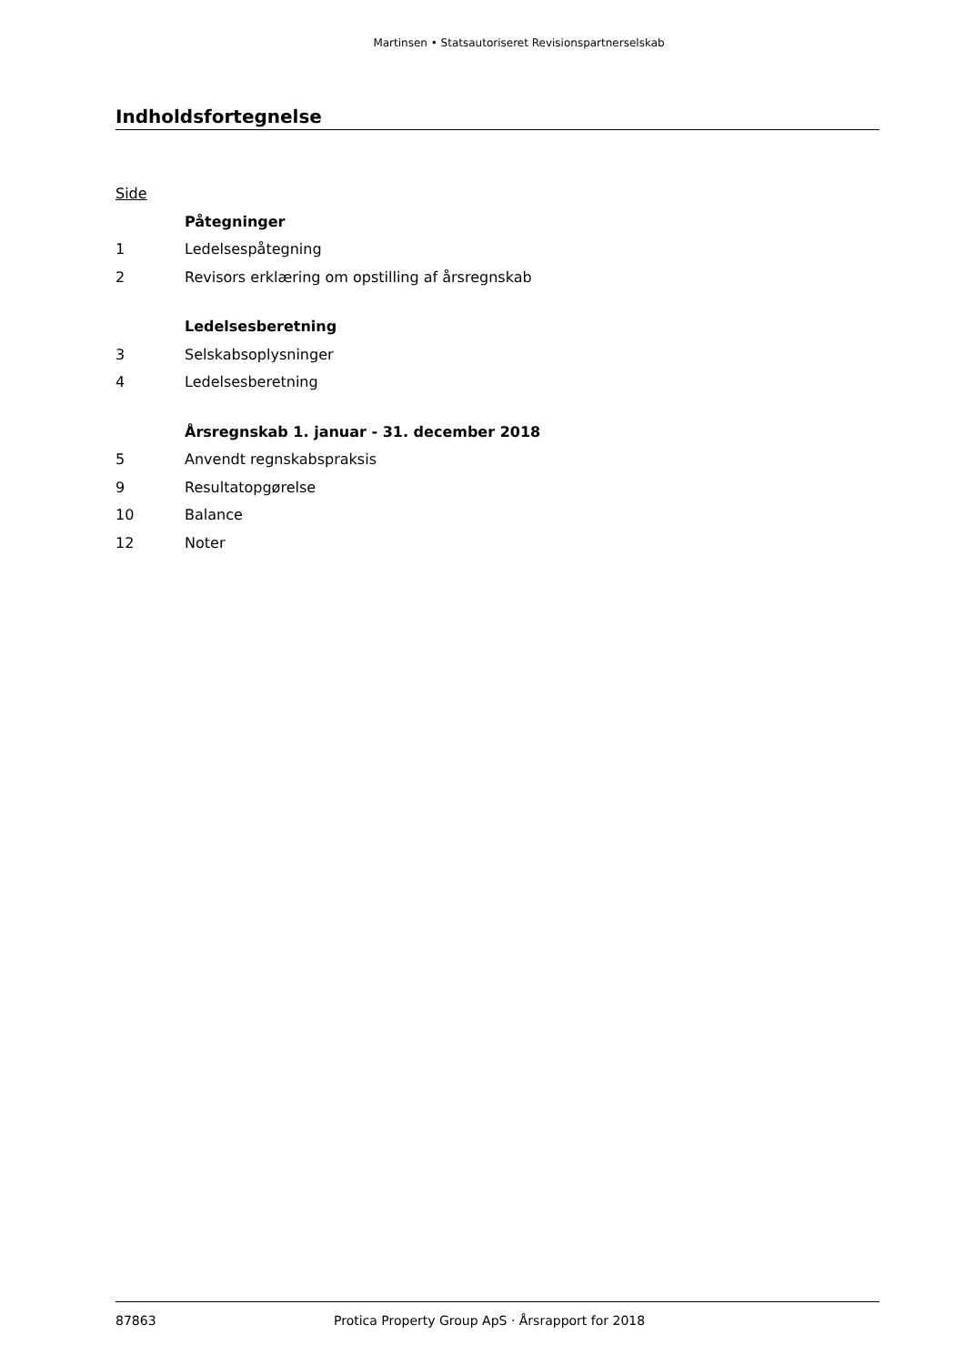Martinsen • Statsautoriseret Revisionspartnerselskab
Indholdsfortegnelse
Side
Påtegninger
1 Ledelsespåtegning
2 Revisors erklæring om opstilling af årsregnskab
Ledelsesberetning
3 Selskabsoplysninger
4 Ledelsesberetning
Årsregnskab 1. januar - 31. december 2018
5 Anvendt regnskabspraksis
9 Resultatopgørelse
10 Balance
12 Noter
87863 Protica Property Group ApS · Årsrapport for 2018